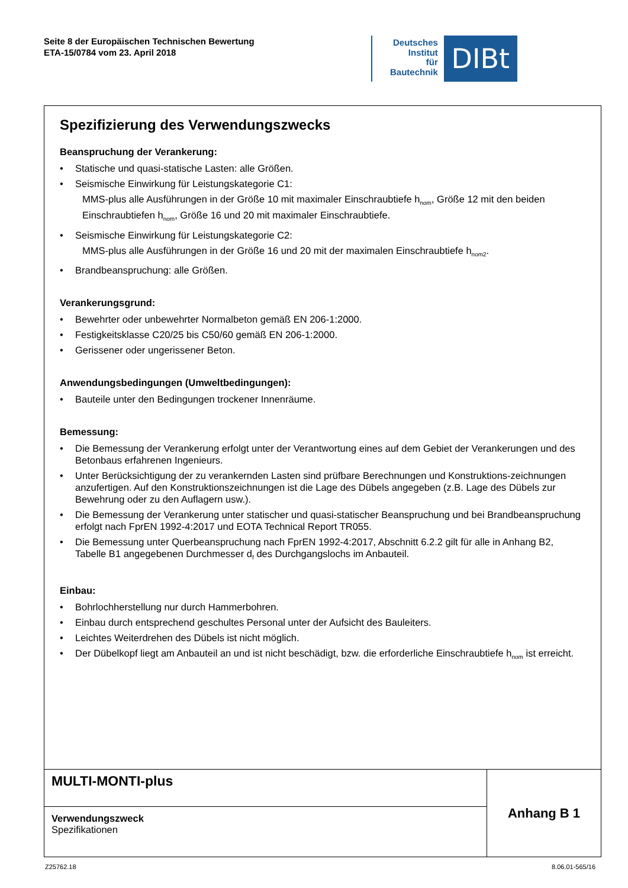Seite 8 der Europäischen Technischen Bewertung
ETA-15/0784 vom 23. April 2018
Deutsches
Institut
für
Bautechnik
DIBt
Spezifizierung des Verwendungszwecks
Beanspruchung der Verankerung:
• Statische und quasi-statische Lasten: alle Größen.
• Seismische Einwirkung für Leistungskategorie C1:
MMS-plus alle Ausführungen in der Größe 10 mit maximaler Einschraubtiefe h<sub>nom</sub>, Größe 12 mit den beiden Einschraubtiefen h<sub>nom</sub>, Größe 16 und 20 mit maximaler Einschraubtiefe.
• Seismische Einwirkung für Leistungskategorie C2:
MMS-plus alle Ausführungen in der Größe 16 und 20 mit der maximalen Einschraubtiefe h<sub>nom2</sub>.
• Brandbeanspruchung: alle Größen.
Verankerungsgrund:
• Bewehrter oder unbewehrter Normalbeton gemäß EN 206-1:2000.
• Festigkeitsklasse C20/25 bis C50/60 gemäß EN 206-1:2000.
• Gerissener oder ungerissener Beton.
Anwendungsbedingungen (Umweltbedingungen):
• Bauteile unter den Bedingungen trockener Innenräume.
Bemessung:
• Die Bemessung der Verankerung erfolgt unter der Verantwortung eines auf dem Gebiet der Verankerungen und des Betonbaus erfahrenen Ingenieurs.
• Unter Berücksichtigung der zu verankernden Lasten sind prüfbare Berechnungen und Konstruktions-zeichnungen anzufertigen. Auf den Konstruktionszeichnungen ist die Lage des Dübels angegeben (z.B. Lage des Dübels zur Bewehrung oder zu den Auflagern usw.).
• Die Bemessung der Verankerung unter statischer und quasi-statischer Beanspruchung und bei Brandbeanspruchung erfolgt nach FprEN 1992-4:2017 und EOTA Technical Report TR055.
• Die Bemessung unter Querbeanspruchung nach FprEN 1992-4:2017, Abschnitt 6.2.2 gilt für alle in Anhang B2, Tabelle B1 angegebenen Durchmesser d<sub>f</sub> des Durchgangslochs im Anbauteil.
Einbau:
• Bohrlochherstellung nur durch Hammerbohren.
• Einbau durch entsprechend geschultes Personal unter der Aufsicht des Bauleiters.
• Leichtes Weiterdrehen des Dübels ist nicht möglich.
• Der Dübelkopf liegt am Anbauteil an und ist nicht beschädigt, bzw. die erforderliche Einschraubtiefe h<sub>nom</sub> ist erreicht.
| MULTI-MONTI-plus | Anhang B 1 |
| Verwendungszweck Spezifikationen | |
Z25762.18 8.06.01-565/16